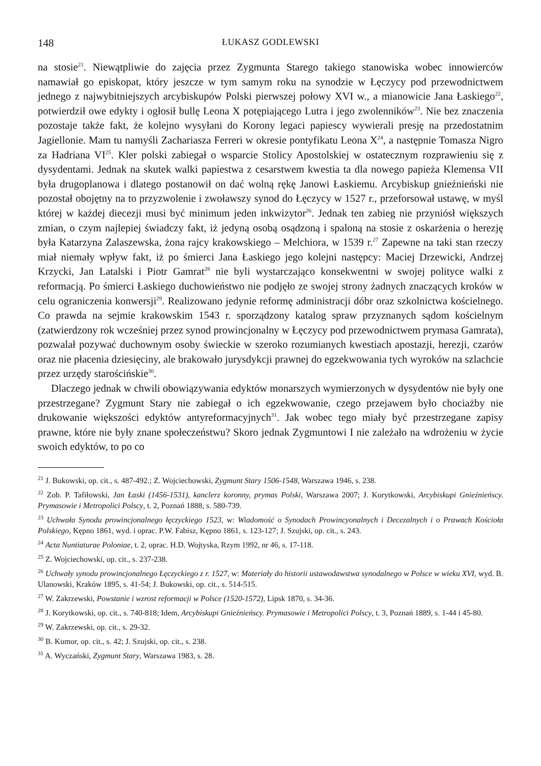148 ŁUKASZ GODLEWSKI
na stosie<sup>21</sup>. Niewątpliwie do zajęcia przez Zygmunta Starego takiego stanowiska wobec innowierców namawiał go episkopat, który jeszcze w tym samym roku na synodzie w Łęczycy pod przewodnictwem jednego z najwybitniejszych arcybiskupów Polski pierwszej połowy XVI w., a mianowicie Jana Łaskiego<sup>22</sup>, potwierdził owe edykty i ogłosił bullę Leona X potępiającego Lutra i jego zwolenników<sup>23</sup>. Nie bez znaczenia pozostaje także fakt, że kolejno wysyłani do Korony legaci papiescy wywierali presję na przedostatnim Jagiellonie. Mam tu namyśli Zachariasza Ferreri w okresie pontyfikatu Leona X<sup>24</sup>, a następnie Tomasza Nigro za Hadriana VI<sup>25</sup>. Kler polski zabiegał o wsparcie Stolicy Apostolskiej w ostatecznym rozprawieniu się z dysydentami. Jednak na skutek walki papiestwa z cesarstwem kwestia ta dla nowego papieża Klemensa VII była drugoplanowa i dlatego postanowił on dać wolną rękę Janowi Łaskiemu. Arcybiskup gnieźnieński nie pozostał obojętny na to przyzwolenie i zwoławszy synod do Łęczycy w 1527 r., przeforsował ustawę, w myśl której w każdej diecezji musi być minimum jeden inkwizytor<sup>26</sup>. Jednak ten zabieg nie przyniósł większych zmian, o czym najlepiej świadczy fakt, iż jedyną osobą osądzoną i spaloną na stosie z oskarżenia o herezję była Katarzyna Zalaszewska, żona rajcy krakowskiego – Melchiora, w 1539 r.<sup>27</sup> Zapewne na taki stan rzeczy miał niemały wpływ fakt, iż po śmierci Jana Łaskiego jego kolejni następcy: Maciej Drzewicki, Andrzej Krzycki, Jan Latalski i Piotr Gamrat<sup>28</sup> nie byli wystarczająco konsekwentni w swojej polityce walki z reformacją. Po śmierci Łaskiego duchowieństwo nie podjęło ze swojej strony żadnych znaczących kroków w celu ograniczenia konwersji<sup>29</sup>. Realizowano jedynie reformę administracji dóbr oraz szkolnictwa kościelnego. Co prawda na sejmie krakowskim 1543 r. sporządzony katalog spraw przyznanych sądom kościelnym (zatwierdzony rok wcześniej przez synod prowincjonalny w Łęczycy pod przewodnictwem prymasa Gamrata), pozwalał pozywać duchownym osoby świeckie w szeroko rozumianych kwestiach apostazji, herezji, czarów oraz nie płacenia dziesięciny, ale brakowało jurysdykcji prawnej do egzekwowania tych wyroków na szlachcie przez urzędy starościńskie<sup>30</sup>.
Dlaczego jednak w chwili obowiązywania edyktów monarszych wymierzonych w dysydentów nie były one przestrzegane? Zygmunt Stary nie zabiegał o ich egzekwowanie, czego przejawem było chociażby nie drukowanie większości edyktów antyreformacyjnych<sup>31</sup>. Jak wobec tego miały być przestrzegane zapisy prawne, które nie były znane społeczeństwu? Skoro jednak Zygmuntowi I nie zależało na wdrożeniu w życie swoich edyktów, to po co
<sup>21</sup> J. Bukowski, op. cit., s. 487-492.; Z. Wojciechowski, Zygmunt Stary 1506-1548, Warszawa 1946, s. 238.
<sup>22</sup> Zob. P. Tafiłowski, Jan Łaski (1456-1531), kanclerz koronny, prymas Polski, Warszawa 2007; J. Korytkowski, Arcybiskupi Gnieźnieńscy. Prymasowie i Metropolici Polscy, t. 2, Poznań 1888, s. 580-739.
<sup>23</sup> Uchwała Synodu prowincjonalnego łęczyckiego 1523, w: Wiadomość o Synodach Prowincyonalnych i Decezalnych i o Prawach Kościoła Polskiego, Kępno 1861, wyd. i oprac. P.W. Fabisz, Kępno 1861, s. 123-127; J. Szujski, op. cit., s. 243.
<sup>24</sup> Acta Nuntiaturae Poloniae, t. 2, oprac. H.D. Wojtyska, Rzym 1992, nr 46, s. 17-118.
<sup>25</sup> Z. Wojciechowski, op. cit., s. 237-238.
<sup>26</sup> Uchwały synodu prowincjonalnego Łęczyckiego z r. 1527, w: Materiały do historii ustawodawstwa synodalnego w Polsce w wieku XVI, wyd. B. Ulanowski, Kraków 1895, s. 41-54; J. Bukowski, op. cit., s. 514-515.
<sup>27</sup> W. Zakrzewski, Powstanie i wzrost reformacji w Polsce (1520-1572), Lipsk 1870, s. 34-36.
<sup>28</sup> J. Korytkowski, op. cit., s. 740-818; Idem, Arcybiskupi Gnieźnieńscy. Prymasowie i Metropolici Polscy, t. 3, Poznań 1889, s. 1-44 i 45-80.
<sup>29</sup> W. Zakrzewski, op. cit., s. 29-32.
<sup>30</sup> B. Kumor, op. cit., s. 42; J. Szujski, op. cit., s. 238.
<sup>31</sup> A. Wyczański, Zygmunt Stary, Warszawa 1983, s. 28.